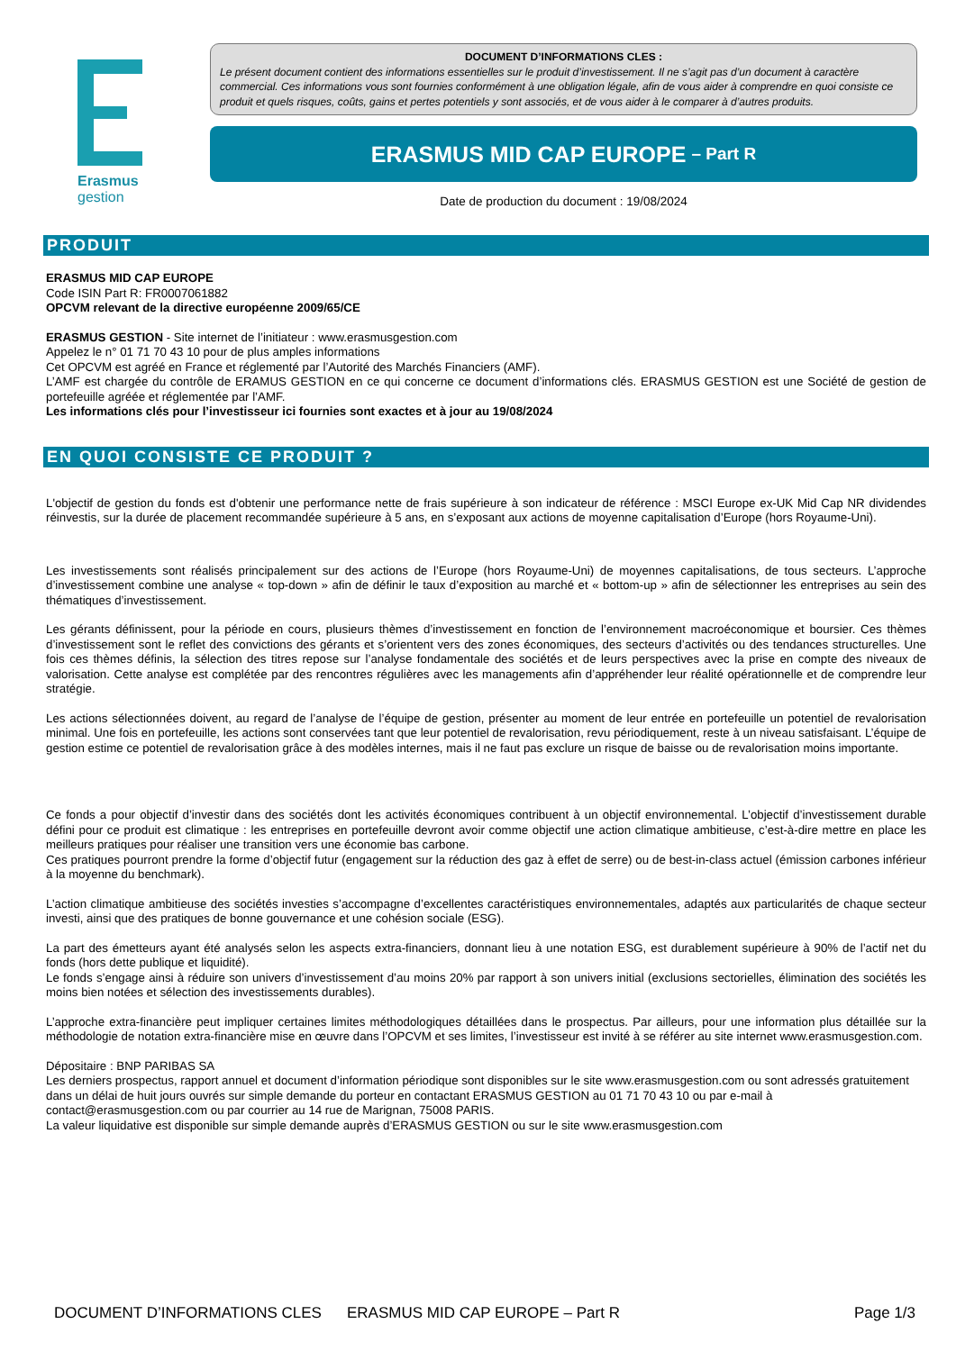Erasmus
gestion
DOCUMENT D’INFORMATIONS CLES :
Le présent document contient des informations essentielles sur le produit d’investissement. Il ne s’agit pas d’un document à caractère commercial. Ces informations vous sont fournies conformément à une obligation légale, afin de vous aider à comprendre en quoi consiste ce produit et quels risques, coûts, gains et pertes potentiels y sont associés, et de vous aider à le comparer à d’autres produits.
ERASMUS MID CAP EUROPE – Part R
Date de production du document : 19/08/2024
PRODUIT
ERASMUS MID CAP EUROPE
Code ISIN Part R: FR0007061882
OPCVM relevant de la directive européenne 2009/65/CE
ERASMUS GESTION - Site internet de l’initiateur : www.erasmusgestion.com
Appelez le n° 01 71 70 43 10 pour de plus amples informations
Cet OPCVM est agréé en France et réglementé par l’Autorité des Marchés Financiers (AMF).
L’AMF est chargée du contrôle de ERAMUS GESTION en ce qui concerne ce document d’informations clés. ERASMUS GESTION est une Société de gestion de portefeuille agréée et réglementée par l’AMF.
Les informations clés pour l’investisseur ici fournies sont exactes et à jour au 19/08/2024
EN QUOI CONSISTE CE PRODUIT ?
L'objectif de gestion du fonds est d'obtenir une performance nette de frais supérieure à son indicateur de référence : MSCI Europe ex-UK Mid Cap NR dividendes réinvestis, sur la durée de placement recommandée supérieure à 5 ans, en s’exposant aux actions de moyenne capitalisation d’Europe (hors Royaume-Uni).
Les investissements sont réalisés principalement sur des actions de l’Europe (hors Royaume-Uni) de moyennes capitalisations, de tous secteurs. L’approche d’investissement combine une analyse « top-down » afin de définir le taux d’exposition au marché et « bottom-up » afin de sélectionner les entreprises au sein des thématiques d’investissement.
Les gérants définissent, pour la période en cours, plusieurs thèmes d’investissement en fonction de l’environnement macroéconomique et boursier. Ces thèmes d’investissement sont le reflet des convictions des gérants et s’orientent vers des zones économiques, des secteurs d’activités ou des tendances structurelles. Une fois ces thèmes définis, la sélection des titres repose sur l’analyse fondamentale des sociétés et de leurs perspectives avec la prise en compte des niveaux de valorisation. Cette analyse est complétée par des rencontres régulières avec les managements afin d’appréhender leur réalité opérationnelle et de comprendre leur stratégie.
Les actions sélectionnées doivent, au regard de l’analyse de l’équipe de gestion, présenter au moment de leur entrée en portefeuille un potentiel de revalorisation minimal. Une fois en portefeuille, les actions sont conservées tant que leur potentiel de revalorisation, revu périodiquement, reste à un niveau satisfaisant. L’équipe de gestion estime ce potentiel de revalorisation grâce à des modèles internes, mais il ne faut pas exclure un risque de baisse ou de revalorisation moins importante.
Ce fonds a pour objectif d’investir dans des sociétés dont les activités économiques contribuent à un objectif environnemental. L’objectif d’investissement durable défini pour ce produit est climatique : les entreprises en portefeuille devront avoir comme objectif une action climatique ambitieuse, c’est-à-dire mettre en place les meilleurs pratiques pour réaliser une transition vers une économie bas carbone.
Ces pratiques pourront prendre la forme d’objectif futur (engagement sur la réduction des gaz à effet de serre) ou de best-in-class actuel (émission carbones inférieur à la moyenne du benchmark).
L’action climatique ambitieuse des sociétés investies s’accompagne d’excellentes caractéristiques environnementales, adaptés aux particularités de chaque secteur investi, ainsi que des pratiques de bonne gouvernance et une cohésion sociale (ESG).
La part des émetteurs ayant été analysés selon les aspects extra-financiers, donnant lieu à une notation ESG, est durablement supérieure à 90% de l’actif net du fonds (hors dette publique et liquidité).
Le fonds s’engage ainsi à réduire son univers d’investissement d’au moins 20% par rapport à son univers initial (exclusions sectorielles, élimination des sociétés les moins bien notées et sélection des investissements durables).
L’approche extra-financière peut impliquer certaines limites méthodologiques détaillées dans le prospectus. Par ailleurs, pour une information plus détaillée sur la méthodologie de notation extra-financière mise en œuvre dans l’OPCVM et ses limites, l’investisseur est invité à se référer au site internet www.erasmusgestion.com.
Dépositaire : BNP PARIBAS SA
Les derniers prospectus, rapport annuel et document d’information périodique sont disponibles sur le site www.erasmusgestion.com ou sont adressés gratuitement dans un délai de huit jours ouvrés sur simple demande du porteur en contactant ERASMUS GESTION au 01 71 70 43 10 ou par e-mail à contact@erasmusgestion.com ou par courrier au 14 rue de Marignan, 75008 PARIS.
La valeur liquidative est disponible sur simple demande auprès d’ERASMUS GESTION ou sur le site www.erasmusgestion.com
DOCUMENT D’INFORMATIONS CLES ERASMUS MID CAP EUROPE – Part R Page 1/3